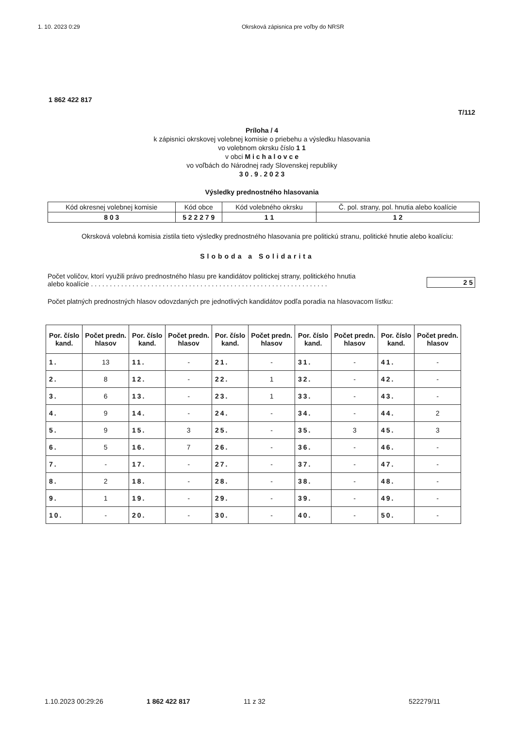1. 10. 2023 0:29 Okrsková zápisnica pre voľby do NRSR
1 862 422 817
T/112
Príloha / 4
k zápisnici okrskovej volebnej komisie o priebehu a výsledku hlasovania
vo volebnom okrsku číslo 1 1
v obci M i c h a l o v c e
vo voľbách do Národnej rady Slovenskej republiky
3 0 . 9 . 2 0 2 3
Výsledky prednostného hlasovania
| Kód okresnej volebnej komisie | Kód obce | Kód volebného okrsku | Č. pol. strany, pol. hnutia alebo koalície |
| 8 0 3 | 5 2 2 2 7 9 | 1 1 | 1 2 |
Okrsková volebná komisia zistila tieto výsledky prednostného hlasovania pre politickú stranu, politické hnutie alebo koalíciu:
Sloboda a Solidarita
Počet voličov, ktorí využili právo prednostného hlasu pre kandidátov politickej strany, politického hnutia
alebo koalície . . . . . . . . . . . . . . . . . . . . . . . . . . . . . . . . . . . . . . . . . . . . . . . . . . . . . . . . . . . . . . . 2 5
Počet platných prednostných hlasov odovzdaných pre jednotlivých kandidátov podľa poradia na hlasovacom lístku:
| Por. číslo kand. | Počet predn. hlasov | Por. číslo kand. | Počet predn. hlasov | Por. číslo kand. | Počet predn. hlasov | Por. číslo kand. | Počet predn. hlasov | Por. číslo kand. | Počet predn. hlasov |
| --- | --- | --- | --- | --- | --- | --- | --- | --- | --- |
| 1. | 13 | 11. | - | 21. | - | 31. | - | 41. | - |
| 2. | 8 | 12. | - | 22. | 1 | 32. | - | 42. | - |
| 3. | 6 | 13. | - | 23. | 1 | 33. | - | 43. | - |
| 4. | 9 | 14. | - | 24. | - | 34. | - | 44. | 2 |
| 5. | 9 | 15. | 3 | 25. | - | 35. | 3 | 45. | 3 |
| 6. | 5 | 16. | 7 | 26. | - | 36. | - | 46. | - |
| 7. | - | 17. | - | 27. | - | 37. | - | 47. | - |
| 8. | 2 | 18. | - | 28. | - | 38. | - | 48. | - |
| 9. | 1 | 19. | - | 29. | - | 39. | - | 49. | - |
| 10. | - | 20. | - | 30. | - | 40. | - | 50. | - |
1.10.2023 00:29:26 1 862 422 817 11 z 32 522279/11